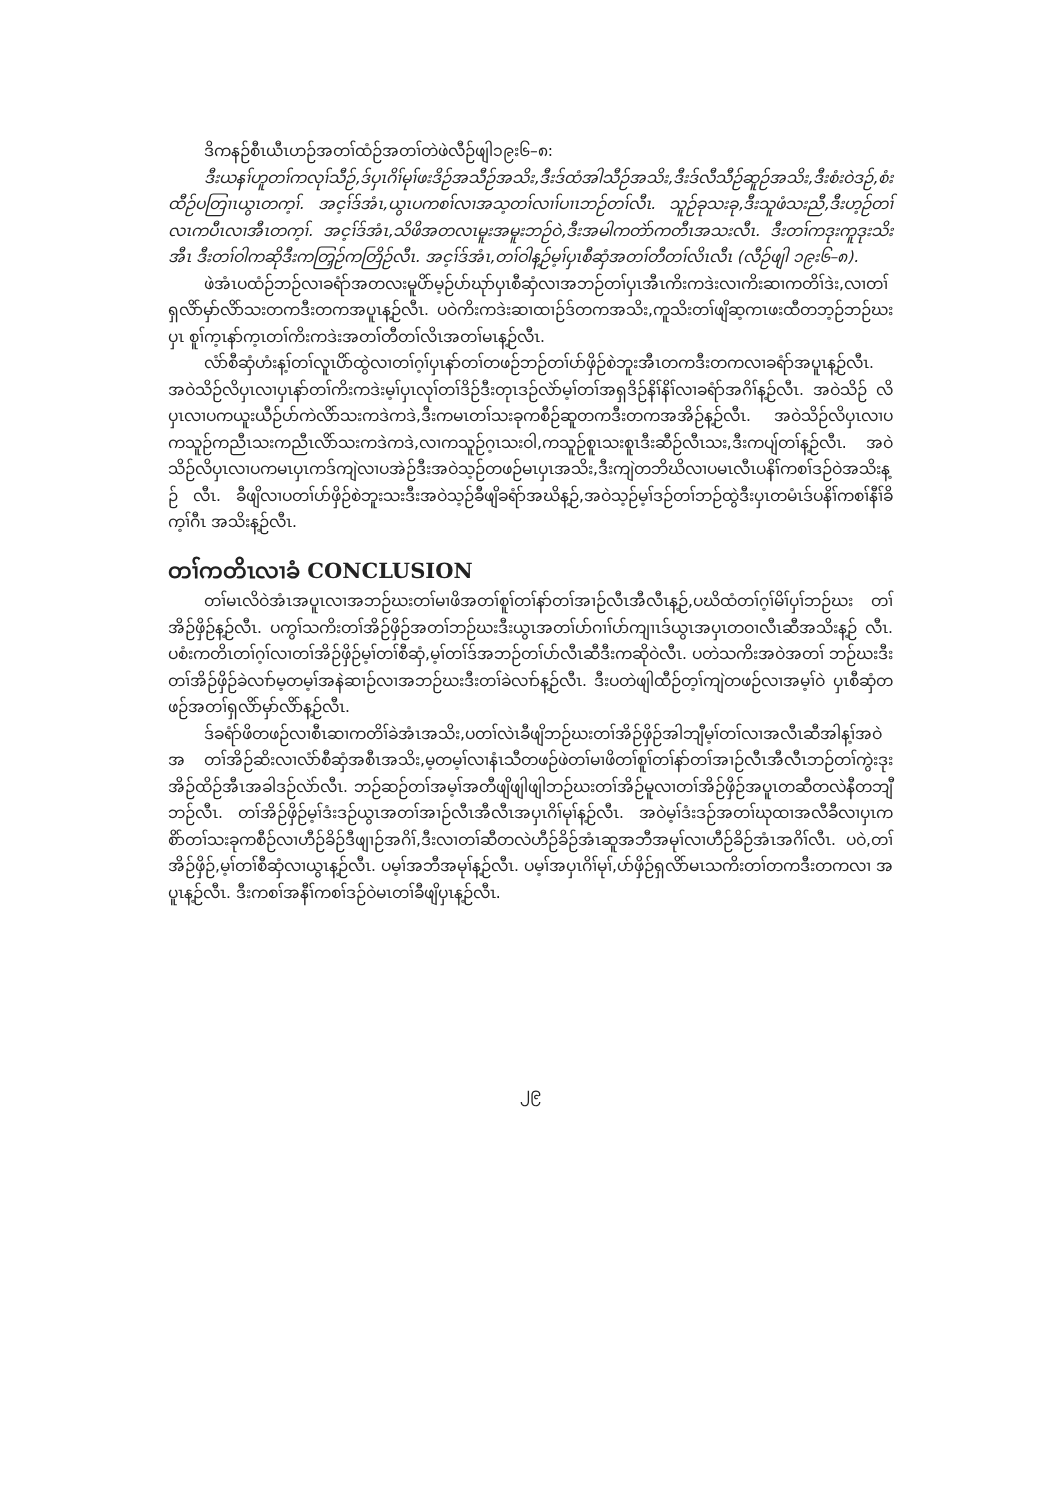ဒိကနဉ်စီၤယီၤဟဉ်အတၢ်ထံဉ်အတၢ်တဲဖဲလီဉ်ဖျါ၁၉း၆–၈:
ဒီးယနၢ်ဟူတၢ်ကလုၢ်သီဉ်,ဒ်ပှၤဂိၢ်မုၢ်ဖးဒိဉ်အသီဉ်အသိး,ဒီးဒ်ထံအါသီဉ်အသိး,ဒီးဒ်လီသီဉ်ဆူဉ်အသိး,ဒီးစံးဝဲဒဉ်,စံး ထီဉ်ပတြၢၤယွၤတက့ၢ်. အင့ၢ်ဒ်အံၤ,ယွၤပကစၢ်လၢအသ့တၢ်လၢၢ်ပၢၤဘဉ်တၢ်လီၤ. သူဉ်ခုသးခု,ဒီးသူဖံသးညီ,ဒီးဟ့ဉ်တၢ် လၤကပီၤလၢအီၤတက့ၢ်. အင့ၢ်ဒ်အံၤ,သိဖိအတလၤမူးအမူးဘဉ်ဝဲ,ဒီးအမါကတဲာ်ကတီၤအသးလီၤ. ဒီးတၢ်ကဒုးကူဒုးသိးအီၤ ဒီးတၢ်ဝါကဆိုဒီးကတြှဉ်ကတြိဉ်လီၤ. အင့ၢ်ဒ်အံၤ,တၢ်ဝါန့ဉ်မ့ၢ်ပှၤစီဆှံအတၢ်တီတၢ်လိၤလီၤ (လီဉ်ဖျါ ၁၉း၆–၈).
ဖဲအံၤပထံဉ်ဘဉ်လၢခရံာ်အတလးမူပိာ်မ့ဉ်ပာ်ဃုာ်ပှၤစီဆှံလၢအဘဉ်တၢ်ပှၤအီၤကိးကဒဲးလၢကိးဆၢကတိၢ်ဒဲး,လၢတၢ် ရှလိာ်မှာ်လိာ်သးတကဒီးတကအပူၤန့ဉ်လီၤ. ပဝဲကိးကဒဲးဆၢထၢဉ်ဒ်တကအသိး,ကူသိးတၢ်ဖျိဆ့ကၤဖးထီတဘ့ဉ်ဘဉ်ဃးပှၤ စူၢ်က့ၤနာ်က့ၤတၢ်ကိးကဒဲးအတၢ်တီတၢ်လိၤအတၢ်မၤန့ဉ်လီၤ.
လံာ်စီဆှံဟံးန့ၢ်တၢ်လူၤပိာ်ထွဲလၢတၢ်ဂ့ၢ်ပှၤနာ်တၢ်တဖဉ်ဘဉ်တၢ်ပာ်ဖှိဉ်စဲဘူးအီၤတကဒီးတကလၢခရံာ်အပူၤန့ဉ်လီၤ. အဝဲသိဉ်လိပှၤလၢပှၤနာ်တၢ်ကိးကဒဲးမ့ၢ်ပှၤလုၢ်တၢ်ဒိဉ်ဒီးတုၤဒဉ်လဲာ်မ့ၢ်တၢ်အရှဒိဉ်နိၢ်နိၢ်လၢခရံာ်အဂိၢ်န့ဉ်လီၤ. အဝဲသိဉ် လိပှၤလၢပကယူးယီဉ်ပာ်ကဲလိာ်သးကဒဲကဒဲ,ဒီးကမၤတၢ်သးခုကစီဉ်ဆူတကဒီးတကအအိဉ်န့ဉ်လီၤ. အဝဲသိဉ်လိပှၤလၢပ ကသူဉ်ကညီၤသးကညီၤလိာ်သးကဒဲကဒဲ,လၢကသူဉ်ဂ့ၤသးဝါ,ကသူဉ်စူၤသးစူၤဒီးဆီဉ်လီၤသး,ဒီးကပျ်တၢ်န့ဉ်လီၤ. အဝဲ သိဉ်လိပှၤလၢပကမၤပှၤကဒ်ကျဲလၢပအဲဉ်ဒီးအဝဲသ့ဉ်တဖဉ်မၤပှၤအသိး,ဒီးကျဲတဘိဃိလၢပမၤလီၤပနိၢ်ကစၢ်ဒဉ်ဝဲအသိးန့ဉ် လီၤ. ခီဖျိလၢပတၢ်ပာ်ဖှိဉ်စဲဘူးသးဒီးအဝဲသ့ဉ်ခီဖျိခရံာ်အဃိန့ဉ်,အဝဲသ့ဉ်မ့ၢ်ဒဉ်တၢ်ဘဉ်ထွဲဒီးပှၤတမံၤဒ်ပနိၢ်ကစၢ်နီၢ်ခိက့ၢ်ဂီၤ အသိးန့ဉ်လီၤ.
တၢ်ကတိၤလၢခံ CONCLUSION
တၢ်မၤလိဝဲအံၤအပူၤလၢအဘဉ်ဃးတၢ်မၢဖိအတၢ်စူၢ်တၢ်နာ်တၢ်အၢဉ်လီၤအီလီၤန့ဉ်,ပဃိထံတၢ်ဂ့ၢ်မိၢ်ပှၢ်ဘဉ်ဃး တၢ်အိဉ်ဖှိဉ်န့ဉ်လီၤ. ပကွၢ်သကိးတၢ်အိဉ်ဖှိဉ်အတၢ်ဘဉ်ဃးဒီးယွၤအတၢ်ပာ်ဂၢၢ်ပာ်ကျၢၤဒ်ယွၤအပှၤတဝၢလီၤဆီအသိးန့ဉ် လီၤ. ပစံးကတိၤတၢ်ဂ့ၢ်လၢတၢ်အိဉ်ဖှိဉ်မ့ၢ်တၢ်စီဆှံ,မ့ၢ်တၢ်ဒ်အဘဉ်တၢ်ပာ်လီၤဆီဒီးကဆိုဝဲလီၤ. ပတဲသကိးအဝဲအတၢ် ဘဉ်ဃးဒီးတၢ်အိဉ်ဖှိဉ်ခဲလၢာ်မ့တမ့ၢ်အနဲဆၢဉ်လၢအဘဉ်ဃးဒီးတၢ်ခဲလၢာ်န့ဉ်လီၤ. ဒီးပတဲဖျါထီဉ်တ့ၢ်ကျဲတဖဉ်လၢအမ့ၢ်ဝဲ ပှၤစီဆှံတဖဉ်အတၢ်ရှလိာ်မှာ်လိာ်န့ဉ်လီၤ.
ဒ်ခရံာ်ဖိတဖဉ်လၢစီၤဆၢကတိၢ်ခဲအံၤအသိး,ပတၢ်လဲၤခီဖျိဘဉ်ဃးတၢ်အိဉ်ဖှိဉ်အါဘျီမ့ၢ်တၢ်လၢအလီၤဆီအါန့ၢ်အဝဲအ တၢ်အိဉ်ဆိးလၢလံာ်စီဆှံအစီၤအသိး,မ့တမ့ၢ်လၢနံၤသီတဖဉ်ဖဲတၢ်မၢဖိတၢ်စူၢ်တၢ်နာ်တၢ်အၢဉ်လီၤအီလီၤဘဉ်တၢ်ကွဲးဒုး အိဉ်ထိဉ်အီၤအခါဒဉ်လဲာ်လီၤ. ဘဉ်ဆဉ်တၢ်အမ့ၢ်အတီဖျိဖျါဖျါဘဉ်ဃးတၢ်အိဉ်မူလၢတၢ်အိဉ်ဖှိဉ်အပူၤတဆီတလဲနီတဘျီ ဘဉ်လီၤ. တၢ်အိဉ်ဖှိဉ်မ့ၢ်ဒံးဒဉ်ယွၤအတၢ်အၢဉ်လီၤအီလီၤအပှၤဂိၢ်မုၢ်န့ဉ်လီၤ. အဝဲမ့ၢ်ဒံးဒဉ်အတၢ်ဃုထၢအလီခီလၢပှၤက စိာ်တၢ်သးခုကစီဉ်လၢဟီဉ်ခိဉ်ဒီဖျၢဉ်အဂိၢ်,ဒီးလၢတၢ်ဆီတလဲဟီဉ်ခိဉ်အံၤဆူအဘီအမုၢ်လၢဟီဉ်ခိဉ်အံၤအဂိၢ်လီၤ. ပဝဲ,တၢ် အိဉ်ဖှိဉ်,မ့ၢ်တၢ်စီဆှံလၢယွၤန့ဉ်လီၤ. ပမ့ၢ်အဘီအမုၢ်န့ဉ်လီၤ. ပမ့ၢ်အပှၤဂိၢ်မုၢ်,ပာ်ဖှိဉ်ရှလိာ်မၤသကိးတၢ်တကဒီးတကလၢ အပူၤန့ဉ်လီၤ. ဒီးကစၢ်အနီၢ်ကစၢ်ဒဉ်ဝဲမၤတၢ်ခီဖျိပှၤန့ဉ်လီၤ.
၂၉